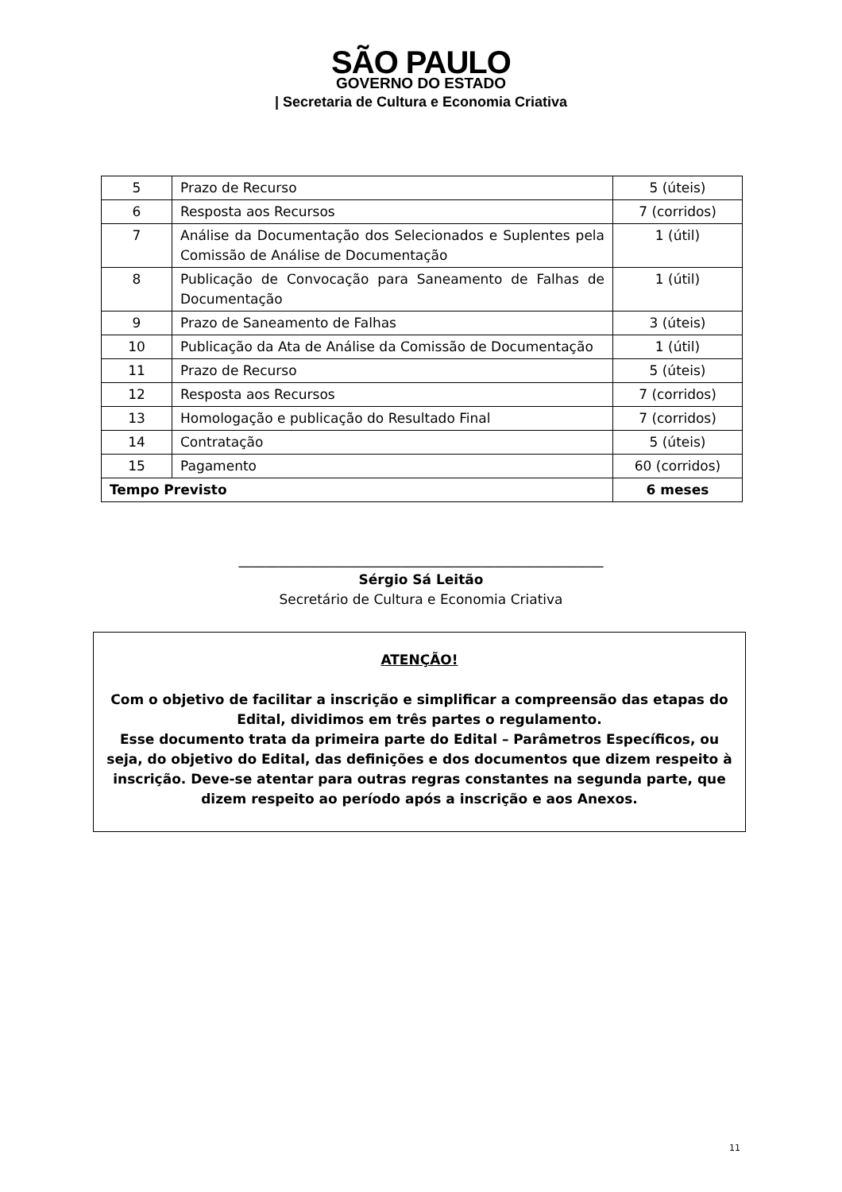SÃO PAULO
GOVERNO DO ESTADO
| Secretaria de Cultura e Economia Criativa
| 5 | Prazo de Recurso | 5 (úteis) |
| 6 | Resposta aos Recursos | 7 (corridos) |
| 7 | Análise da Documentação dos Selecionados e Suplentes pela Comissão de Análise de Documentação | 1 (útil) |
| 8 | Publicação de Convocação para Saneamento de Falhas de Documentação | 1 (útil) |
| 9 | Prazo de Saneamento de Falhas | 3 (úteis) |
| 10 | Publicação da Ata de Análise da Comissão de Documentação | 1 (útil) |
| 11 | Prazo de Recurso | 5 (úteis) |
| 12 | Resposta aos Recursos | 7 (corridos) |
| 13 | Homologação e publicação do Resultado Final | 7 (corridos) |
| 14 | Contratação | 5 (úteis) |
| 15 | Pagamento | 60 (corridos) |
| Tempo Previsto | | 6 meses |
______________________________________________________
Sérgio Sá Leitão
Secretário de Cultura e Economia Criativa
ATENÇÃO!
Com o objetivo de facilitar a inscrição e simplificar a compreensão das etapas do Edital, dividimos em três partes o regulamento.
Esse documento trata da primeira parte do Edital – Parâmetros Específicos, ou seja, do objetivo do Edital, das definições e dos documentos que dizem respeito à inscrição. Deve-se atentar para outras regras constantes na segunda parte, que dizem respeito ao período após a inscrição e aos Anexos.
11